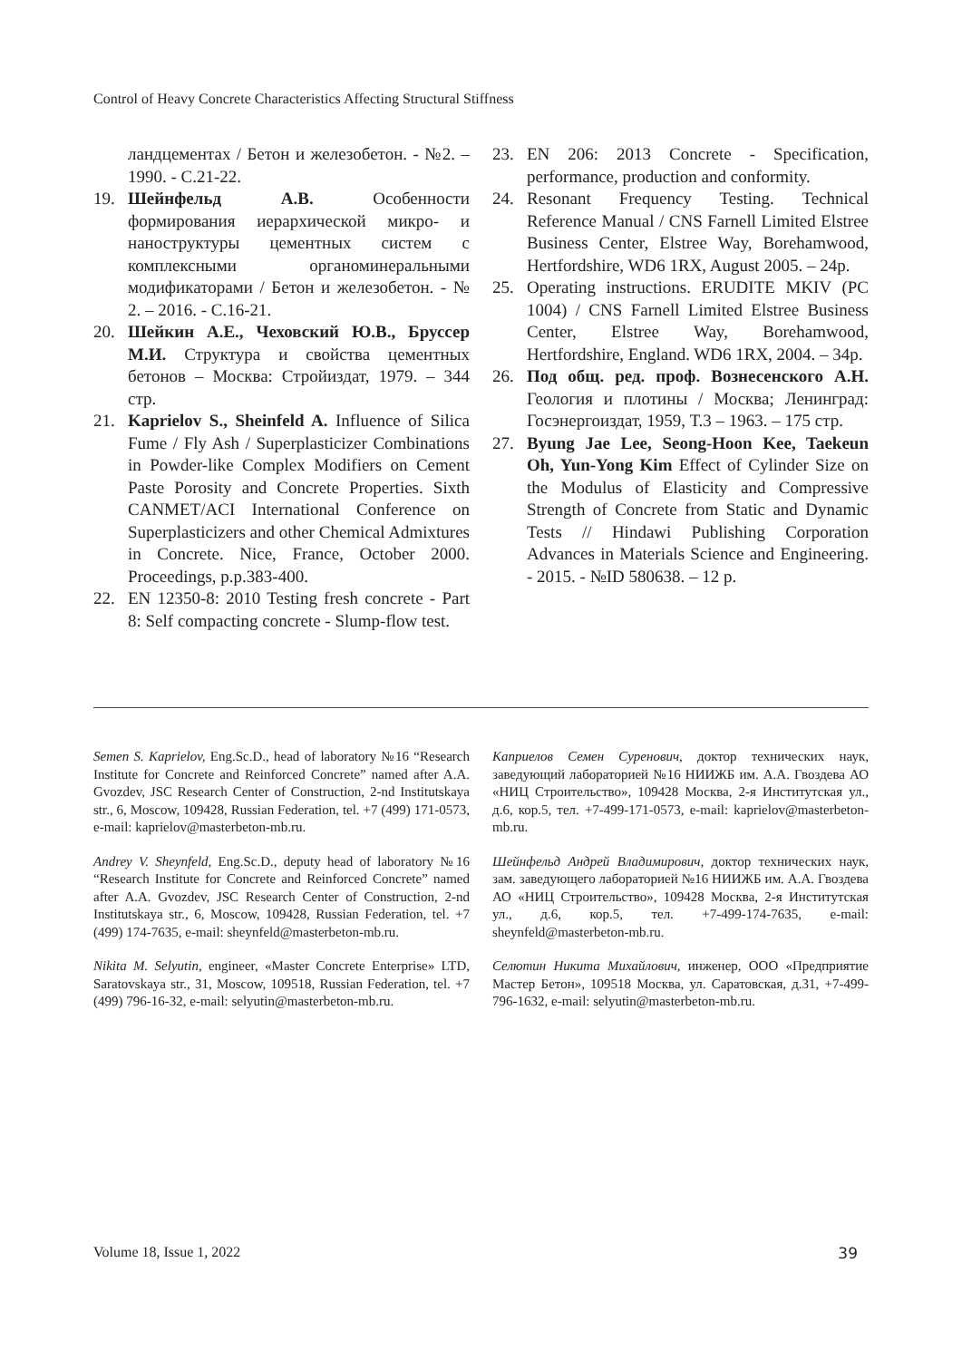Control of Heavy Concrete Characteristics Affecting Structural Stiffness
ландцементах / Бетон и железобетон. - №2. – 1990. - С.21-22.
19. Шейнфельд А.В. Особенности формирования иерархической микро- и наноструктуры цементных систем с комплексными органоминеральными модификаторами / Бетон и железобетон. - № 2. – 2016. - С.16-21.
20. Шейкин А.Е., Чеховский Ю.В., Бруссер М.И. Структура и свойства цементных бетонов – Москва: Стройиздат, 1979. – 344 стр.
21. Kaprielov S., Sheinfeld A. Influence of Silica Fume / Fly Ash / Superplasticizer Combinations in Powder-like Complex Modifiers on Cement Paste Porosity and Concrete Properties. Sixth CANMET/ACI International Conference on Superplasticizers and other Chemical Admixtures in Concrete. Nice, France, October 2000. Proceedings, p.p.383-400.
22. EN 12350-8: 2010 Testing fresh concrete - Part 8: Self compacting concrete - Slump-flow test.
23. EN 206: 2013 Concrete - Specification, performance, production and conformity.
24. Resonant Frequency Testing. Technical Reference Manual / CNS Farnell Limited Elstree Business Center, Elstree Way, Borehamwood, Hertfordshire, WD6 1RX, August 2005. – 24p.
25. Operating instructions. ERUDITE MKIV (PC 1004) / CNS Farnell Limited Elstree Business Center, Elstree Way, Borehamwood, Hertfordshire, England. WD6 1RX, 2004. – 34p.
26. Под общ. ред. проф. Вознесенского А.Н. Геология и плотины / Москва; Ленинград: Госэнергоиздат, 1959, Т.3 – 1963. – 175 стр.
27. Byung Jae Lee, Seong-Hoon Kee, Taekeun Oh, Yun-Yong Kim Effect of Cylinder Size on the Modulus of Elasticity and Compressive Strength of Concrete from Static and Dynamic Tests // Hindawi Publishing Corporation Advances in Materials Science and Engineering. - 2015. - №ID 580638. – 12 p.
Semen S. Kaprielov, Eng.Sc.D., head of laboratory №16 “Research Institute for Concrete and Reinforced Concrete” named after A.A. Gvozdev, JSC Research Center of Construction, 2-nd Institutskaya str., 6, Moscow, 109428, Russian Federation, tel. +7 (499) 171-0573, e-mail: kaprielov@masterbeton-mb.ru.
Andrey V. Sheynfeld, Eng.Sc.D., deputy head of laboratory №16 “Research Institute for Concrete and Reinforced Concrete” named after A.A. Gvozdev, JSC Research Center of Construction, 2-nd Institutskaya str., 6, Moscow, 109428, Russian Federation, tel. +7 (499) 174-7635, e-mail: sheynfeld@masterbeton-mb.ru.
Nikita M. Selyutin, engineer, «Master Concrete Enterprise» LTD, Saratovskaya str., 31, Moscow, 109518, Russian Federation, tel. +7 (499) 796-16-32, e-mail: selyutin@masterbeton-mb.ru.
Каприелов Семен Суренович, доктор технических наук, заведующий лабораторией №16 НИИЖБ им. А.А. Гвоздева АО «НИЦ Строительство», 109428 Москва, 2-я Институтская ул., д.6, кор.5, тел. +7-499-171-0573, e-mail: kaprielov@masterbeton-mb.ru.
Шейнфельд Андрей Владимирович, доктор технических наук, зам. заведующего лабораторией №16 НИИЖБ им. А.А. Гвоздева АО «НИЦ Строительство», 109428 Москва, 2-я Институтская ул., д.6, кор.5, тел. +7-499-174-7635, e-mail: sheynfeld@masterbeton-mb.ru.
Селютин Никита Михайлович, инженер, ООО «Предприятие Мастер Бетон», 109518 Москва, ул. Саратовская, д.31, +7-499-796-1632, e-mail: selyutin@masterbeton-mb.ru.
Volume 18, Issue 1, 2022 39